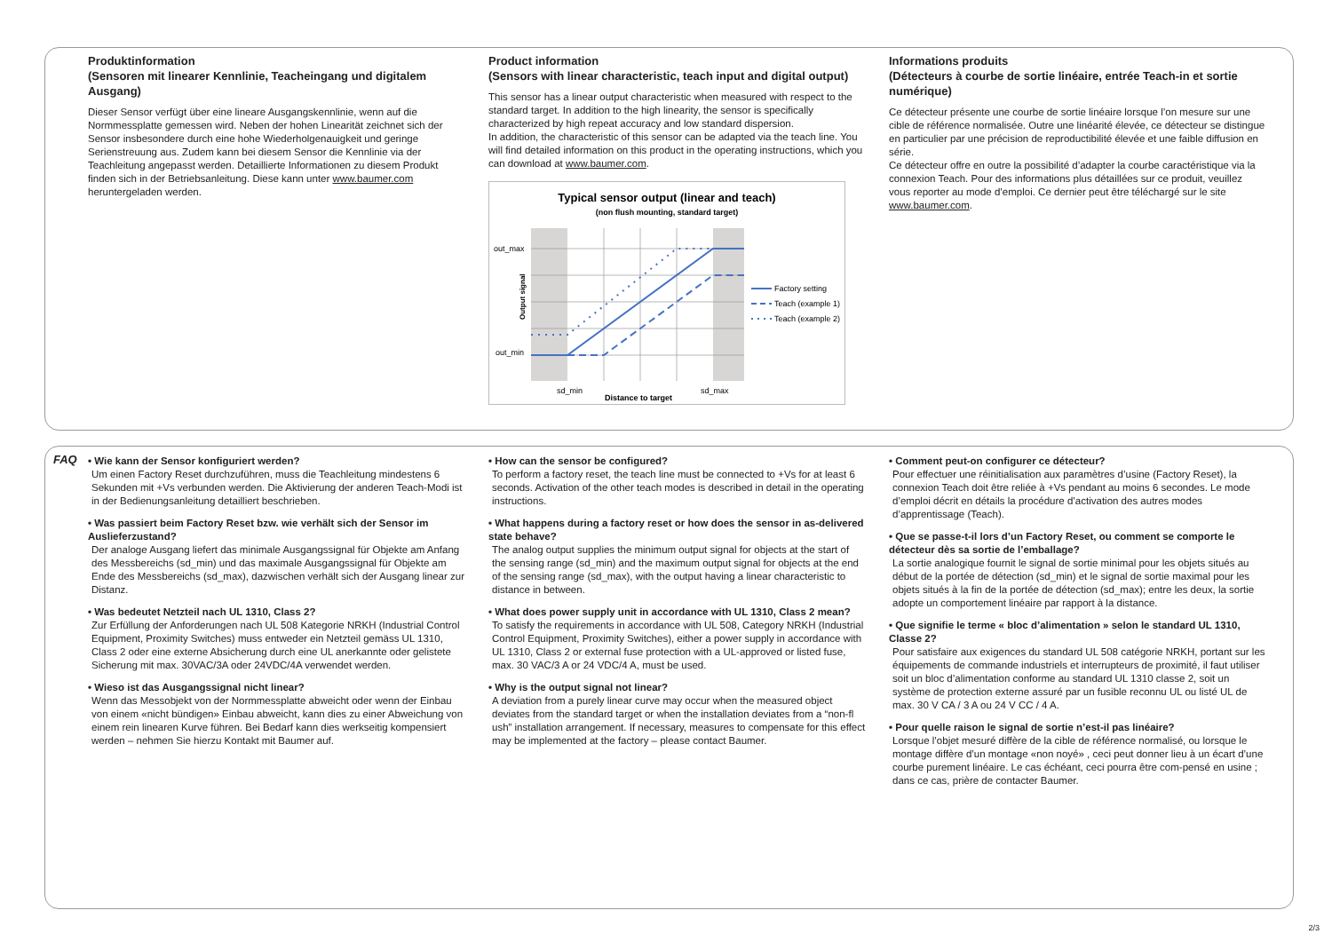Produktinformation
(Sensoren mit linearer Kennlinie, Teacheingang und digitalem Ausgang)
Dieser Sensor verfügt über eine lineare Ausgangskennlinie, wenn auf die Normmessplatte gemessen wird. Neben der hohen Linearität zeichnet sich der Sensor insbesondere durch eine hohe Wiederholgenauigkeit und geringe Serienstreuung aus. Zudem kann bei diesem Sensor die Kennlinie via der Teachleitung angepasst werden. Detaillierte Informationen zu diesem Produkt finden sich in der Betriebsanleitung. Diese kann unter www.baumer.com heruntergeladen werden.
Product information
(Sensors with linear characteristic, teach input and digital output)
This sensor has a linear output characteristic when measured with respect to the standard target. In addition to the high linearity, the sensor is specifically characterized by high repeat accuracy and low standard dispersion.
In addition, the characteristic of this sensor can be adapted via the teach line. You will find detailed information on this product in the operating instructions, which you can download at www.baumer.com.
Typical sensor output (linear and teach)
(non flush mounting, standard target)
out_max
out_min
sd_min
sd_max
Distance to target
Output signal
Factory setting
Teach (example 1)
Teach (example 2)
Informations produits
(Détecteurs à courbe de sortie linéaire, entrée Teach-in et sortie numérique)
Ce détecteur présente une courbe de sortie linéaire lorsque l’on mesure sur une cible de référence normalisée. Outre une linéarité élevée, ce détecteur se distingue en particulier par une précision de reproductibilité élevée et une faible diffusion en série.
Ce détecteur offre en outre la possibilité d’adapter la courbe caractéristique via la connexion Teach. Pour des informations plus détaillées sur ce produit, veuillez vous reporter au mode d’emploi. Ce dernier peut être téléchargé sur le site www.baumer.com.
FAQ
• Wie kann der Sensor konfiguriert werden?
Um einen Factory Reset durchzuführen, muss die Teachleitung mindestens 6 Sekunden mit +Vs verbunden werden. Die Aktivierung der anderen Teach-Modi ist in der Bedienungsanleitung detailliert beschrieben.
• Was passiert beim Factory Reset bzw. wie verhält sich der Sensor im Auslieferzustand?
Der analoge Ausgang liefert das minimale Ausgangssignal für Objekte am Anfang des Messbereichs (sd_min) und das maximale Ausgangssignal für Objekte am Ende des Messbereichs (sd_max), dazwischen verhält sich der Ausgang linear zur Distanz.
• Was bedeutet Netzteil nach UL 1310, Class 2?
Zur Erfüllung der Anforderungen nach UL 508 Kategorie NRKH (Industrial Control Equipment, Proximity Switches) muss entweder ein Netzteil gemäss UL 1310, Class 2 oder eine externe Absicherung durch eine UL anerkannte oder gelistete Sicherung mit max. 30VAC/3A oder 24VDC/4A verwendet werden.
• Wieso ist das Ausgangssignal nicht linear?
Wenn das Messobjekt von der Normmessplatte abweicht oder wenn der Einbau von einem «nicht bündigen» Einbau abweicht, kann dies zu einer Abweichung von einem rein linearen Kurve führen. Bei Bedarf kann dies werkseitig kompensiert werden – nehmen Sie hierzu Kontakt mit Baumer auf.
• How can the sensor be configured?
To perform a factory reset, the teach line must be connected to +Vs for at least 6 seconds. Activation of the other teach modes is described in detail in the operating instructions.
• What happens during a factory reset or how does the sensor in as-delivered state behave?
The analog output supplies the minimum output signal for objects at the start of the sensing range (sd_min) and the maximum output signal for objects at the end of the sensing range (sd_max), with the output having a linear characteristic to distance in between.
• What does power supply unit in accordance with UL 1310, Class 2 mean?
To satisfy the requirements in accordance with UL 508, Category NRKH (Industrial Control Equipment, Proximity Switches), either a power supply in accordance with UL 1310, Class 2 or external fuse protection with a UL-approved or listed fuse, max. 30 VAC/3 A or 24 VDC/4 A, must be used.
• Why is the output signal not linear?
A deviation from a purely linear curve may occur when the measured object deviates from the standard target or when the installation deviates from a “non-fl ush” installation arrangement. If necessary, measures to compensate for this effect may be implemented at the factory – please contact Baumer.
• Comment peut-on configurer ce détecteur?
Pour effectuer une réinitialisation aux paramètres d’usine (Factory Reset), la connexion Teach doit être reliée à +Vs pendant au moins 6 secondes. Le mode d’emploi décrit en détails la procédure d’activation des autres modes d’apprentissage (Teach).
• Que se passe-t-il lors d’un Factory Reset, ou comment se comporte le détecteur dès sa sortie de l’emballage?
La sortie analogique fournit le signal de sortie minimal pour les objets situés au début de la portée de détection (sd_min) et le signal de sortie maximal pour les objets situés à la fin de la portée de détection (sd_max); entre les deux, la sortie adopte un comportement linéaire par rapport à la distance.
• Que signifie le terme « bloc d’alimentation » selon le standard UL 1310, Classe 2?
Pour satisfaire aux exigences du standard UL 508 catégorie NRKH, portant sur les équipements de commande industriels et interrupteurs de proximité, il faut utiliser soit un bloc d’alimentation conforme au standard UL 1310 classe 2, soit un système de protection externe assuré par un fusible reconnu UL ou listé UL de max. 30 V CA / 3 A ou 24 V CC / 4 A.
• Pour quelle raison le signal de sortie n’est-il pas linéaire?
Lorsque l’objet mesuré diffère de la cible de référence normalisé, ou lorsque le montage diffère d’un montage «non noyé» , ceci peut donner lieu à un écart d’une courbe purement linéaire. Le cas échéant, ceci pourra être com-pensé en usine ; dans ce cas, prière de contacter Baumer.
2/3